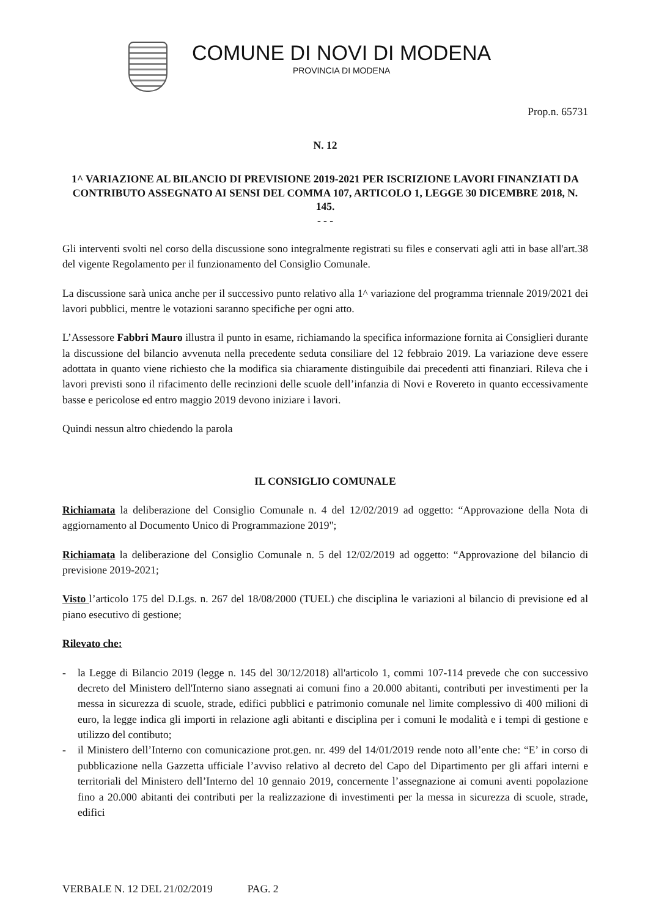COMUNE DI NOVI DI MODENA
PROVINCIA DI MODENA
Prop.n. 65731
N. 12
1^ VARIAZIONE AL BILANCIO DI PREVISIONE 2019-2021 PER ISCRIZIONE LAVORI FINANZIATI DA CONTRIBUTO ASSEGNATO AI SENSI DEL COMMA 107, ARTICOLO 1, LEGGE 30 DICEMBRE 2018, N. 145.
- - -
Gli interventi svolti nel corso della discussione sono integralmente registrati su files e conservati agli atti in base all'art.38 del vigente Regolamento per il funzionamento del Consiglio Comunale.
La discussione sarà unica anche per il successivo punto relativo alla 1^ variazione del programma triennale 2019/2021 dei lavori pubblici, mentre le votazioni saranno specifiche per ogni atto.
L’Assessore Fabbri Mauro illustra il punto in esame, richiamando la specifica informazione fornita ai Consiglieri durante la discussione del bilancio avvenuta nella precedente seduta consiliare del 12 febbraio 2019. La variazione deve essere adottata in quanto viene richiesto che la modifica sia chiaramente distinguibile dai precedenti atti finanziari. Rileva che i lavori previsti sono il rifacimento delle recinzioni delle scuole dell’infanzia di Novi e Rovereto in quanto eccessivamente basse e pericolose ed entro maggio 2019 devono iniziare i lavori.
Quindi nessun altro chiedendo la parola
IL CONSIGLIO COMUNALE
Richiamata la deliberazione del Consiglio Comunale n. 4 del 12/02/2019 ad oggetto: “Approvazione della Nota di aggiornamento al Documento Unico di Programmazione 2019";
Richiamata la deliberazione del Consiglio Comunale n. 5 del 12/02/2019 ad oggetto: “Approvazione del bilancio di previsione 2019-2021;
Visto l’articolo 175 del D.Lgs. n. 267 del 18/08/2000 (TUEL) che disciplina le variazioni al bilancio di previsione ed al piano esecutivo di gestione;
Rilevato che:
- la Legge di Bilancio 2019 (legge n. 145 del 30/12/2018) all'articolo 1, commi 107-114 prevede che con successivo decreto del Ministero dell'Interno siano assegnati ai comuni fino a 20.000 abitanti, contributi per investimenti per la messa in sicurezza di scuole, strade, edifici pubblici e patrimonio comunale nel limite complessivo di 400 milioni di euro, la legge indica gli importi in relazione agli abitanti e disciplina per i comuni le modalità e i tempi di gestione e utilizzo del contibuto;
- il Ministero dell’Interno con comunicazione prot.gen. nr. 499 del 14/01/2019 rende noto all’ente che: “E’ in corso di pubblicazione nella Gazzetta ufficiale l’avviso relativo al decreto del Capo del Dipartimento per gli affari interni e territoriali del Ministero dell’Interno del 10 gennaio 2019, concernente l’assegnazione ai comuni aventi popolazione fino a 20.000 abitanti dei contributi per la realizzazione di investimenti per la messa in sicurezza di scuole, strade, edifici
VERBALE N. 12 DEL 21/02/2019 PAG. 2